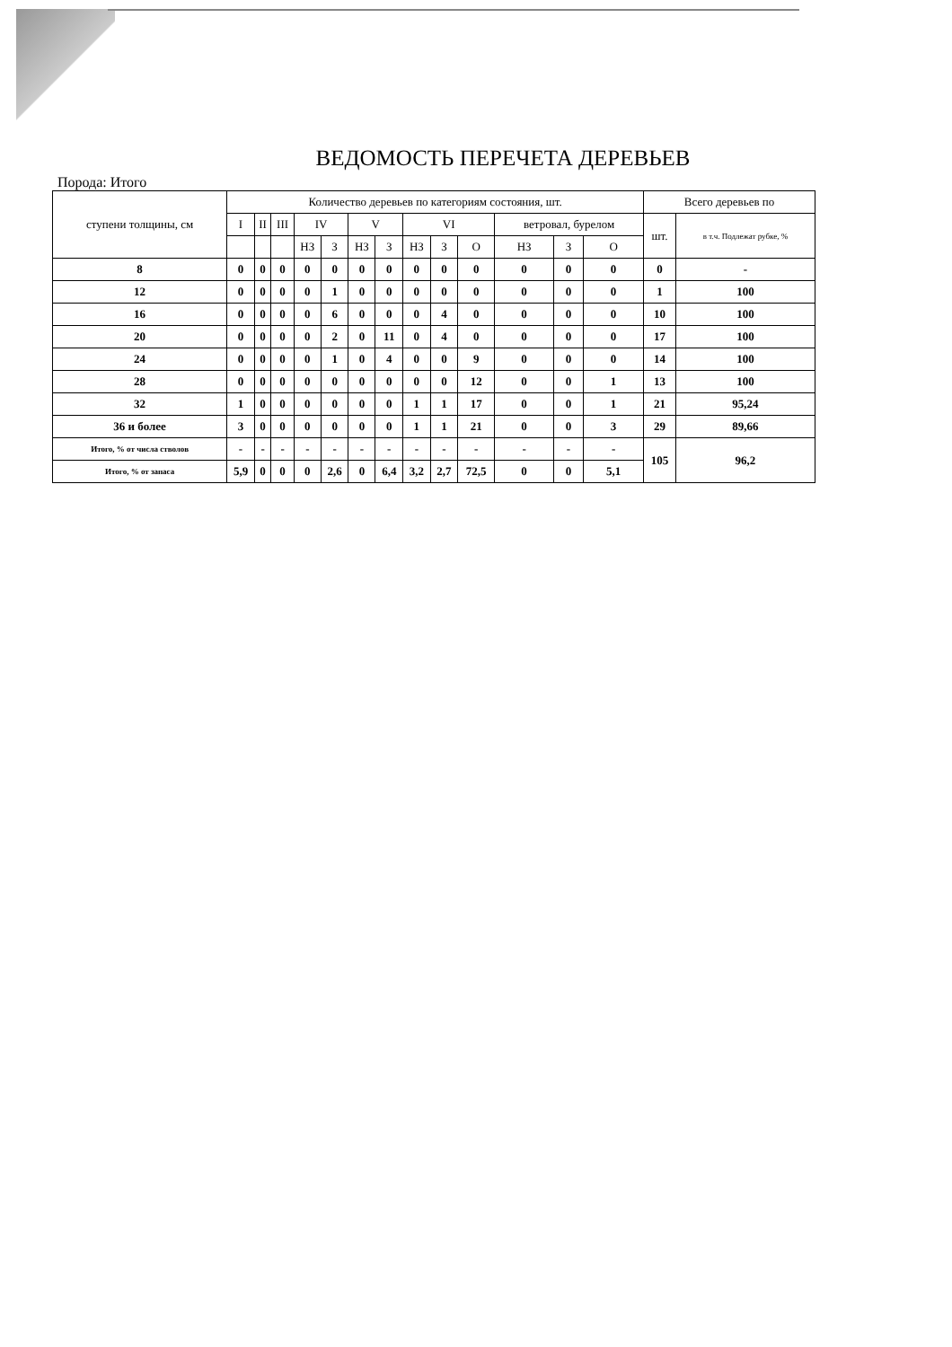ВЕДОМОСТЬ ПЕРЕЧЕТА ДЕРЕВЬЕВ
Порода: Итого
| ступени толщины, см | Количество деревьев по категориям состояния, шт. | | | | | | | | | | | | | Всего деревьев по | |
| --- | --- | --- | --- | --- | --- | --- | --- | --- | --- | --- | --- | --- | --- | --- | --- |
| | I | II | III | IV | | V | | VI | | | ветровал, бурелом | | | шт. | в т.ч. Подлежат рубке, % |
| | | | | НЗ | З | НЗ | З | НЗ | З | О | НЗ | З | О | | |
| 8 | 0 | 0 | 0 | 0 | 0 | 0 | 0 | 0 | 0 | 0 | 0 | 0 | 0 | 0 | - |
| 12 | 0 | 0 | 0 | 0 | 1 | 0 | 0 | 0 | 0 | 0 | 0 | 0 | 0 | 1 | 100 |
| 16 | 0 | 0 | 0 | 0 | 6 | 0 | 0 | 0 | 4 | 0 | 0 | 0 | 0 | 10 | 100 |
| 20 | 0 | 0 | 0 | 0 | 2 | 0 | 11 | 0 | 4 | 0 | 0 | 0 | 0 | 17 | 100 |
| 24 | 0 | 0 | 0 | 0 | 1 | 0 | 4 | 0 | 0 | 9 | 0 | 0 | 0 | 14 | 100 |
| 28 | 0 | 0 | 0 | 0 | 0 | 0 | 0 | 0 | 0 | 12 | 0 | 0 | 1 | 13 | 100 |
| 32 | 1 | 0 | 0 | 0 | 0 | 0 | 0 | 1 | 1 | 17 | 0 | 0 | 1 | 21 | 95,24 |
| 36 и более | 3 | 0 | 0 | 0 | 0 | 0 | 0 | 1 | 1 | 21 | 0 | 0 | 3 | 29 | 89,66 |
| Итого, % от числа стволов | - | - | - | - | - | - | - | - | - | - | - | - | - | 105 | 96,2 |
| Итого, % от запаса | 5,9 | 0 | 0 | 0 | 2,6 | 0 | 6,4 | 3,2 | 2,7 | 72,5 | 0 | 0 | 5,1 | | |